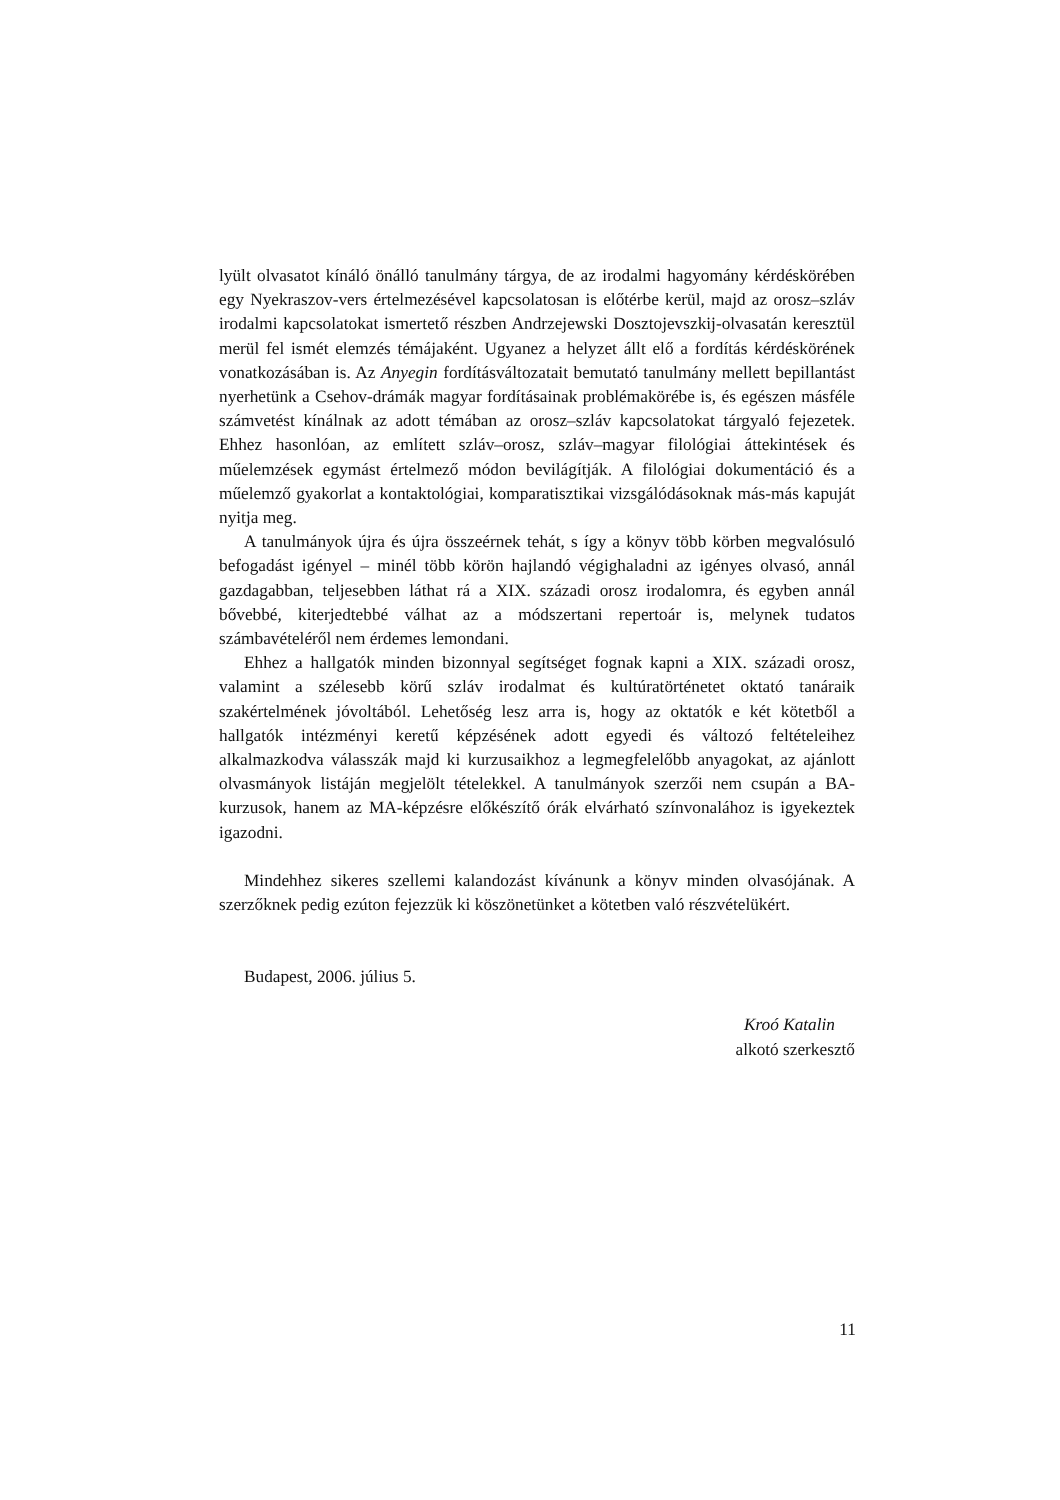lyült olvasatot kínáló önálló tanulmány tárgya, de az irodalmi hagyomány kérdéskörében egy Nyekraszov-vers értelmezésével kapcsolatosan is előtérbe kerül, majd az orosz–szláv irodalmi kapcsolatokat ismertető részben Andrzejewski Dosztojevszkij-olvasatán keresztül merül fel ismét elemzés témájaként. Ugyanez a helyzet állt elő a fordítás kérdéskörének vonatkozásában is. Az Anyegin fordításváltozatait bemutató tanulmány mellett bepillantást nyerhetünk a Csehov-drámák magyar fordításainak problémakörébe is, és egészen másféle számvetést kínálnak az adott témában az orosz–szláv kapcsolatokat tárgyaló fejezetek. Ehhez hasonlóan, az említett szláv–orosz, szláv–magyar filológiai áttekintések és műelemzések egymást értelmező módon bevilágítják. A filológiai dokumentáció és a műelemző gyakorlat a kontaktológiai, komparatisztikai vizsgálódásoknak más-más kapuját nyitja meg.
A tanulmányok újra és újra összeérnek tehát, s így a könyv több körben megvalósuló befogadást igényel – minél több körön hajlandó végighaladni az igényes olvasó, annál gazdagabban, teljesebben láthat rá a XIX. századi orosz irodalomra, és egyben annál bővebbé, kiterjedtebbé válhat az a módszertani repertoár is, melynek tudatos számbavételéről nem érdemes lemondani.
Ehhez a hallgatók minden bizonnyal segítséget fognak kapni a XIX. századi orosz, valamint a szélesebb körű szláv irodalmat és kultúratörténetet oktató tanáraik szakértelmének jóvoltából. Lehetőség lesz arra is, hogy az oktatók e két kötetből a hallgatók intézményi keretű képzésének adott egyedi és változó feltételeihez alkalmazkodva válasszák majd ki kurzusaikhoz a legmegfelelőbb anyagokat, az ajánlott olvasmányok listáján megjelölt tételekkel. A tanulmányok szerzői nem csupán a BA-kurzusok, hanem az MA-képzésre előkészítő órák elvárható színvonalához is igyekeztek igazodni.
Mindehhez sikeres szellemi kalandozást kívánunk a könyv minden olvasójának. A szerzőknek pedig ezúton fejezzük ki köszönetünket a kötetben való részvételükért.
Budapest, 2006. július 5.
Kroó Katalin
alkotó szerkesztő
11